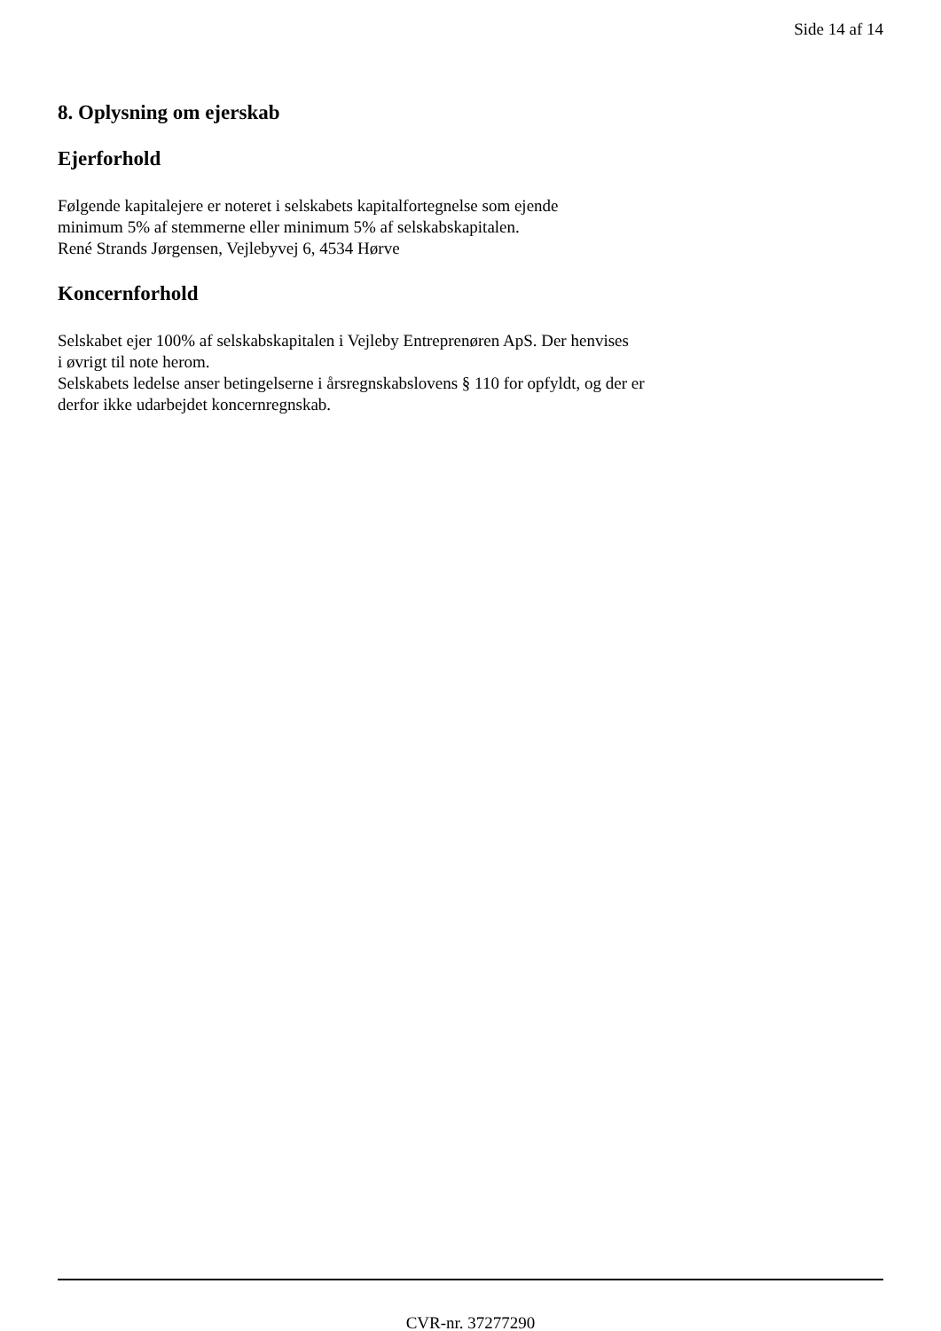Side 14 af 14
8. Oplysning om ejerskab
Ejerforhold
Følgende kapitalejere er noteret i selskabets kapitalfortegnelse som ejende
minimum 5% af stemmerne eller minimum 5% af selskabskapitalen.
René Strands Jørgensen, Vejlebyvej 6, 4534 Hørve
Koncernforhold
Selskabet ejer 100% af selskabskapitalen i Vejleby Entreprenøren ApS. Der henvises
i øvrigt til note herom.
Selskabets ledelse anser betingelserne i årsregnskabslovens § 110 for opfyldt, og der er
derfor ikke udarbejdet koncernregnskab.
CVR-nr. 37277290